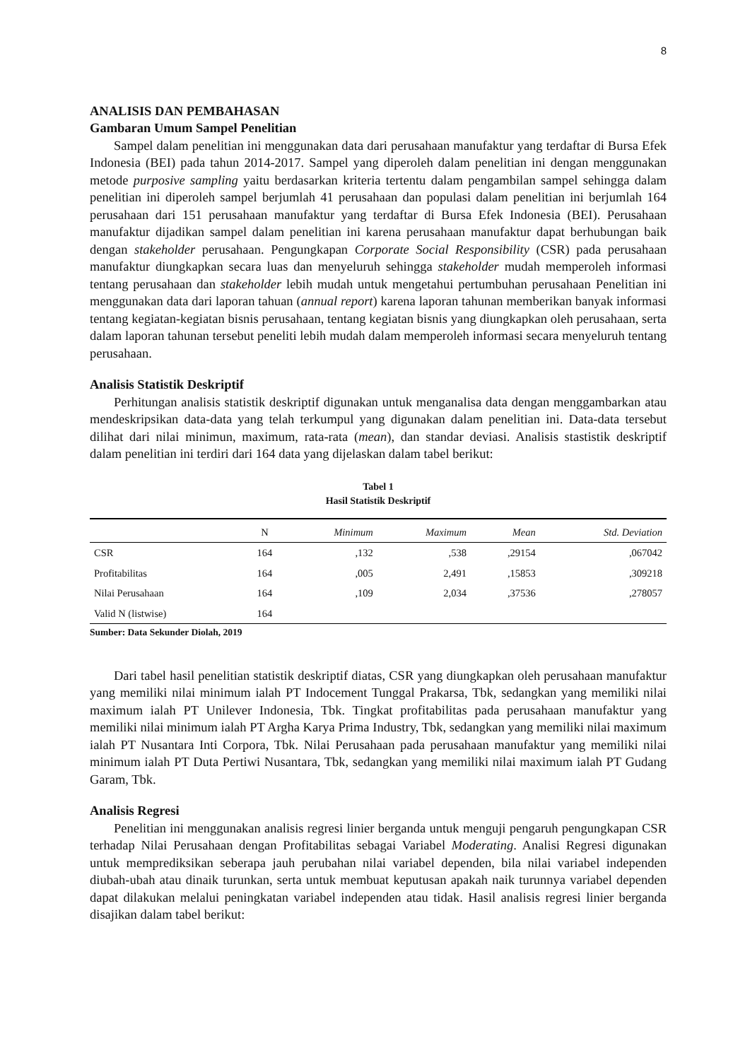8
ANALISIS DAN PEMBAHASAN
Gambaran Umum Sampel Penelitian
Sampel dalam penelitian ini menggunakan data dari perusahaan manufaktur yang terdaftar di Bursa Efek Indonesia (BEI) pada tahun 2014-2017. Sampel yang diperoleh dalam penelitian ini dengan menggunakan metode purposive sampling yaitu berdasarkan kriteria tertentu dalam pengambilan sampel sehingga dalam penelitian ini diperoleh sampel berjumlah 41 perusahaan dan populasi dalam penelitian ini berjumlah 164 perusahaan dari 151 perusahaan manufaktur yang terdaftar di Bursa Efek Indonesia (BEI). Perusahaan manufaktur dijadikan sampel dalam penelitian ini karena perusahaan manufaktur dapat berhubungan baik dengan stakeholder perusahaan. Pengungkapan Corporate Social Responsibility (CSR) pada perusahaan manufaktur diungkapkan secara luas dan menyeluruh sehingga stakeholder mudah memperoleh informasi tentang perusahaan dan stakeholder lebih mudah untuk mengetahui pertumbuhan perusahaan Penelitian ini menggunakan data dari laporan tahuan (annual report) karena laporan tahunan memberikan banyak informasi tentang kegiatan-kegiatan bisnis perusahaan, tentang kegiatan bisnis yang diungkapkan oleh perusahaan, serta dalam laporan tahunan tersebut peneliti lebih mudah dalam memperoleh informasi secara menyeluruh tentang perusahaan.
Analisis Statistik Deskriptif
Perhitungan analisis statistik deskriptif digunakan untuk menganalisa data dengan menggambarkan atau mendeskripsikan data-data yang telah terkumpul yang digunakan dalam penelitian ini. Data-data tersebut dilihat dari nilai minimun, maximum, rata-rata (mean), dan standar deviasi. Analisis stastistik deskriptif dalam penelitian ini terdiri dari 164 data yang dijelaskan dalam tabel berikut:
Tabel 1
Hasil Statistik Deskriptif
| | N | Minimum | Maximum | Mean | Std. Deviation |
| --- | --- | --- | --- | --- | --- |
| CSR | 164 | ,132 | ,538 | ,29154 | ,067042 |
| Profitabilitas | 164 | ,005 | 2,491 | ,15853 | ,309218 |
| Nilai Perusahaan | 164 | ,109 | 2,034 | ,37536 | ,278057 |
| Valid N (listwise) | 164 | | | | |
Sumber: Data Sekunder Diolah, 2019
Dari tabel hasil penelitian statistik deskriptif diatas, CSR yang diungkapkan oleh perusahaan manufaktur yang memiliki nilai minimum ialah PT Indocement Tunggal Prakarsa, Tbk, sedangkan yang memiliki nilai maximum ialah PT Unilever Indonesia, Tbk. Tingkat profitabilitas pada perusahaan manufaktur yang memiliki nilai minimum ialah PT Argha Karya Prima Industry, Tbk, sedangkan yang memiliki nilai maximum ialah PT Nusantara Inti Corpora, Tbk. Nilai Perusahaan pada perusahaan manufaktur yang memiliki nilai minimum ialah PT Duta Pertiwi Nusantara, Tbk, sedangkan yang memiliki nilai maximum ialah PT Gudang Garam, Tbk.
Analisis Regresi
Penelitian ini menggunakan analisis regresi linier berganda untuk menguji pengaruh pengungkapan CSR terhadap Nilai Perusahaan dengan Profitabilitas sebagai Variabel Moderating. Analisi Regresi digunakan untuk memprediksikan seberapa jauh perubahan nilai variabel dependen, bila nilai variabel independen diubah-ubah atau dinaik turunkan, serta untuk membuat keputusan apakah naik turunnya variabel dependen dapat dilakukan melalui peningkatan variabel independen atau tidak. Hasil analisis regresi linier berganda disajikan dalam tabel berikut: